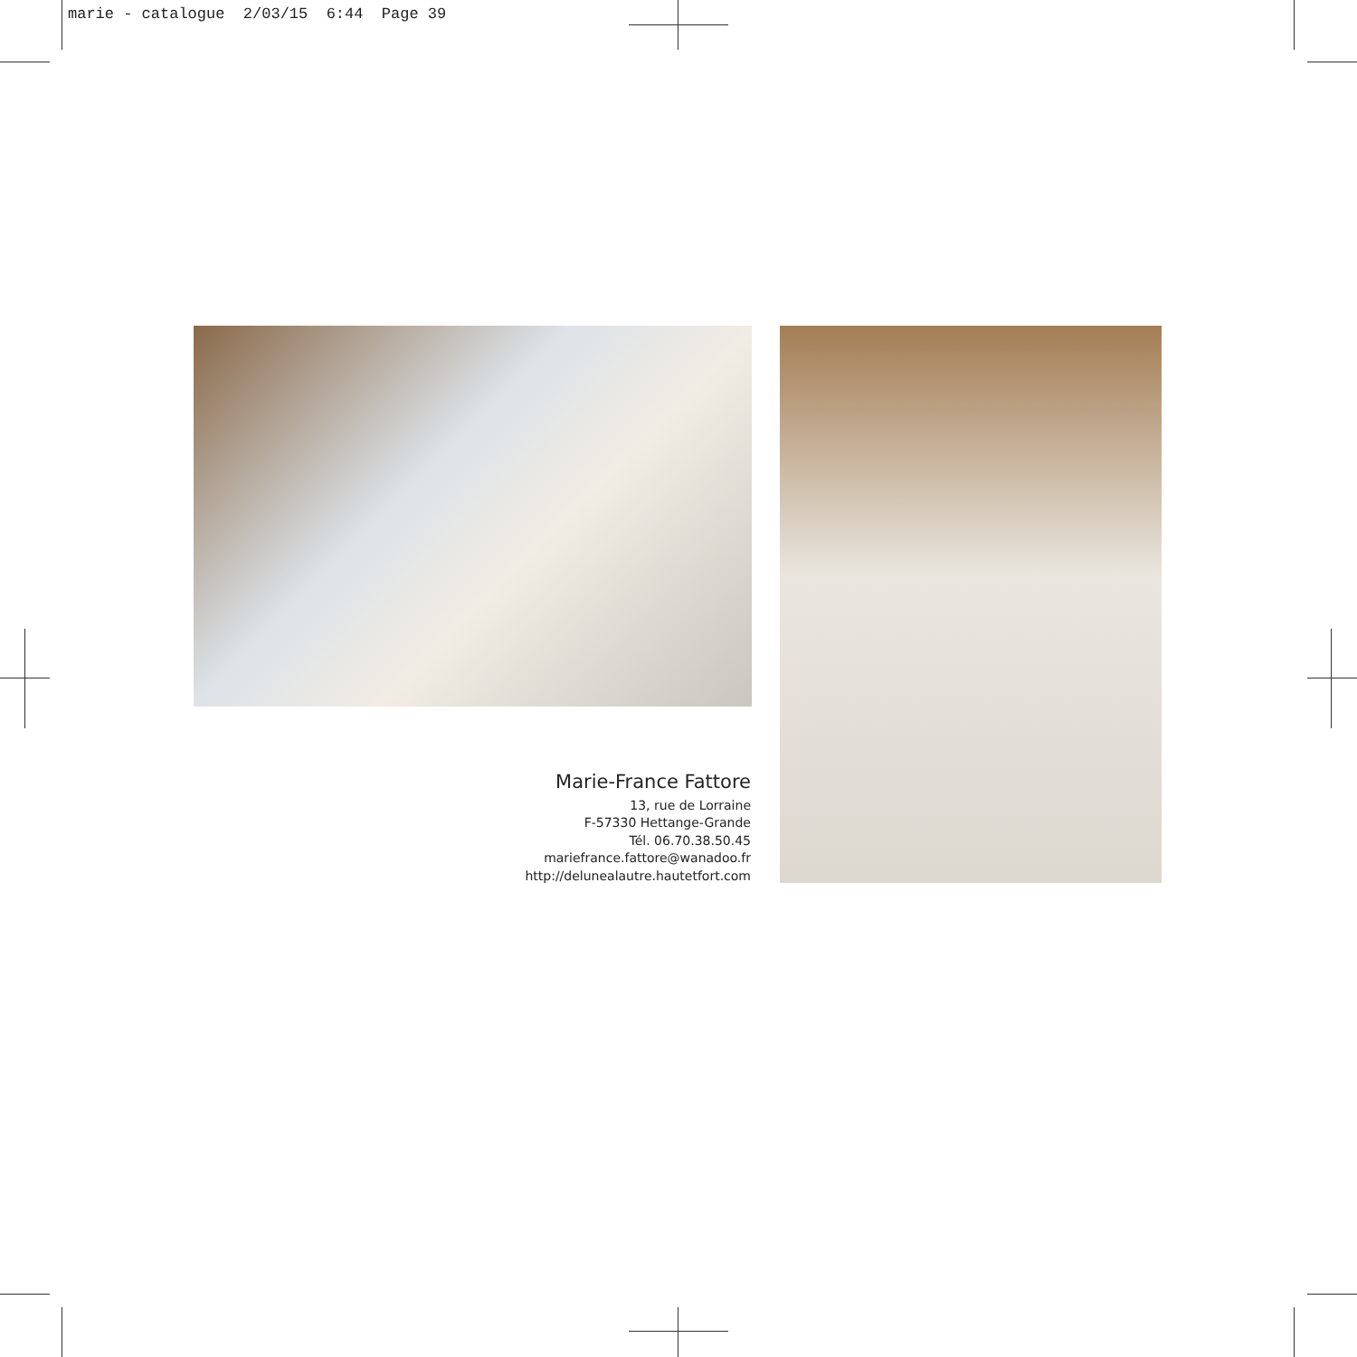marie - catalogue 2/03/15 6:44 Page 39
Marie-France Fattore
13, rue de Lorraine
F-57330 Hettange-Grande
Tél. 06.70.38.50.45
mariefrance.fattore@wanadoo.fr
http://delunealautre.hautetfort.com